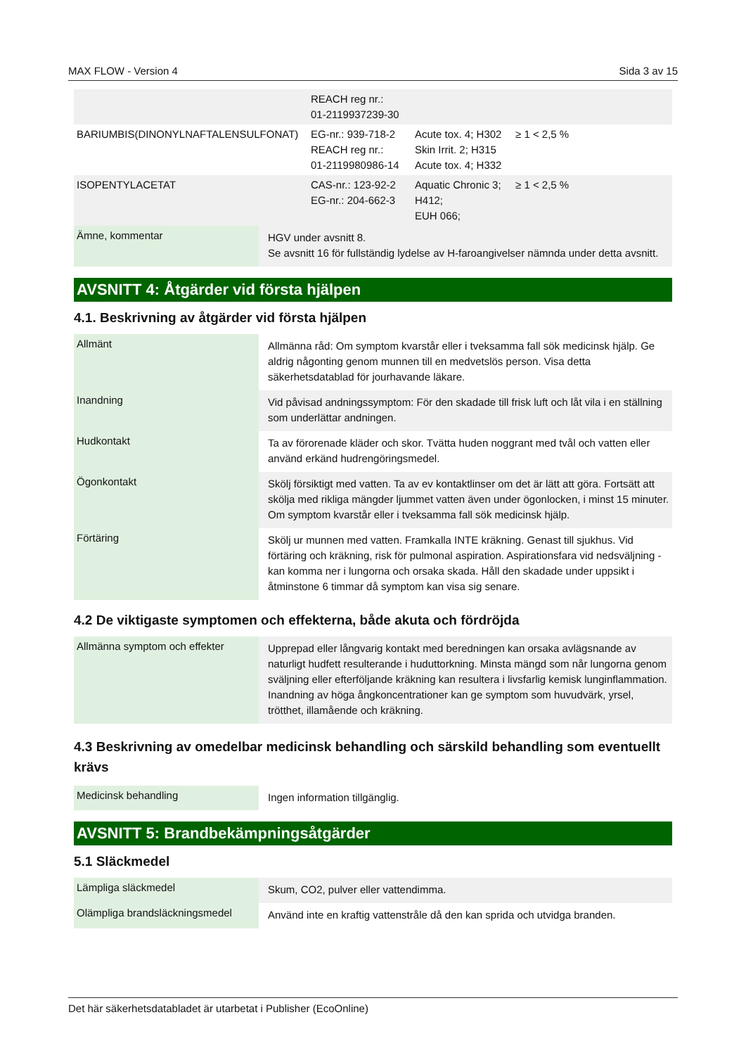MAX FLOW - Version 4 Sida 3 av 15
| | REACH reg nr.: 01-2119937239-30 | | |
| BARIUMBIS(DINONYLNAFTALENSULFONAT) | EG-nr.: 939-718-2 REACH reg nr.: 01-2119980986-14 | Acute tox. 4; H302 Skin Irrit. 2; H315 Acute tox. 4; H332 | ≥ 1 < 2,5 % |
| ISOPENTYLACETAT | CAS-nr.: 123-92-2 EG-nr.: 204-662-3 | Aquatic Chronic 3; H412; EUH 066; | ≥ 1 < 2,5 % |
| Ämne, kommentar | HGV under avsnitt 8. Se avsnitt 16 för fullständig lydelse av H-faroangivelser nämnda under detta avsnitt. |
AVSNITT 4: Åtgärder vid första hjälpen
4.1. Beskrivning av åtgärder vid första hjälpen
| Allmänt | Allmänna råd: Om symptom kvarstår eller i tveksamma fall sök medicinsk hjälp. Ge aldrig någonting genom munnen till en medvetslös person. Visa detta säkerhetsdatablad för jourhavande läkare. |
| Inandning | Vid påvisad andningssymptom: För den skadade till frisk luft och låt vila i en ställning som underlättar andningen. |
| Hudkontakt | Ta av förorenade kläder och skor. Tvätta huden noggrant med tvål och vatten eller använd erkänd hudrengöringsmedel. |
| Ögonkontakt | Skölj försiktigt med vatten. Ta av ev kontaktlinser om det är lätt att göra. Fortsätt att skölja med rikliga mängder ljummet vatten även under ögonlocken, i minst 15 minuter. Om symptom kvarstår eller i tveksamma fall sök medicinsk hjälp. |
| Förtäring | Skölj ur munnen med vatten. Framkalla INTE kräkning. Genast till sjukhus. Vid förtäring och kräkning, risk för pulmonal aspiration. Aspirationsfara vid nedsväljning - kan komma ner i lungorna och orsaka skada. Håll den skadade under uppsikt i åtminstone 6 timmar då symptom kan visa sig senare. |
4.2 De viktigaste symptomen och effekterna, både akuta och fördröjda
| Allmänna symptom och effekter | Upprepad eller långvarig kontakt med beredningen kan orsaka avlägsnande av naturligt hudfett resulterande i huduttorkning. Minsta mängd som når lungorna genom sväljning eller efterföljande kräkning kan resultera i livsfarlig kemisk lunginflammation. Inandning av höga ångkoncentrationer kan ge symptom som huvudvärk, yrsel, trötthet, illamående och kräkning. |
4.3 Beskrivning av omedelbar medicinsk behandling och särskild behandling som eventuellt krävs
| Medicinsk behandling | Ingen information tillgänglig. |
AVSNITT 5: Brandbekämpningsåtgärder
5.1 Släckmedel
| Lämpliga släckmedel | Skum, CO2, pulver eller vattendimma. |
| Olämpliga brandsläckningsmedel | Använd inte en kraftig vattenstråle då den kan sprida och utvidga branden. |
Det här säkerhetsdatabladet är utarbetat i Publisher (EcoOnline)